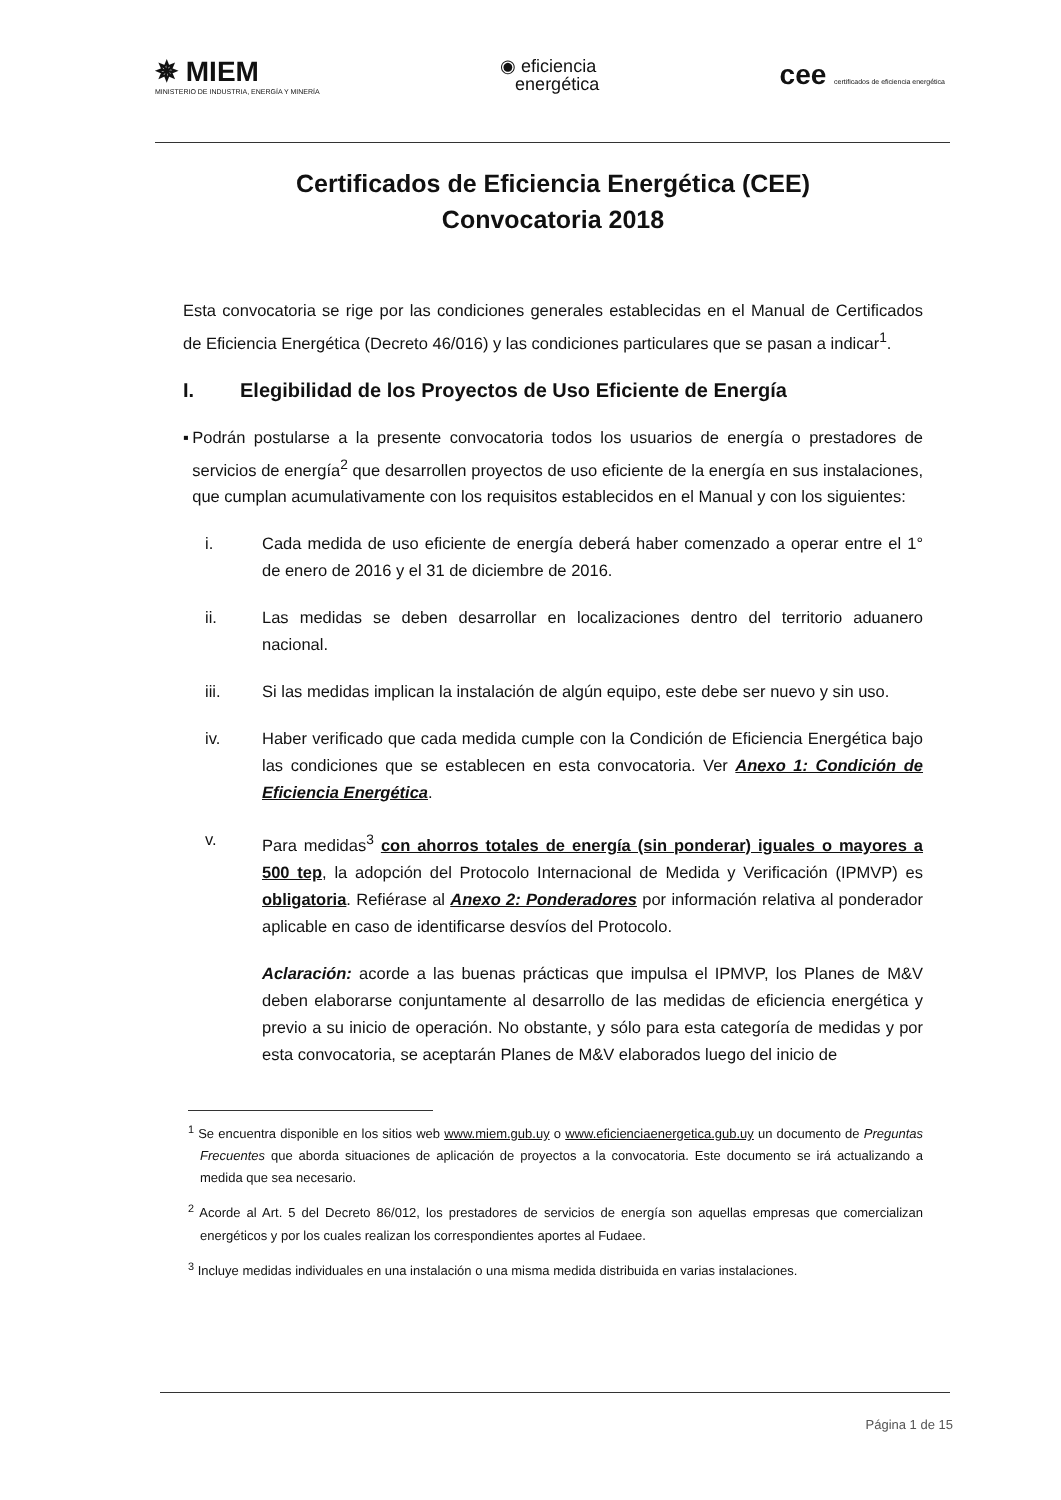✵ MIEM
MINISTERIO DE INDUSTRIA, ENERGÍA Y MINERÍA
◉ eficiencia
energética
cee certificados de eficiencia energética
Certificados de Eficiencia Energética (CEE)
Convocatoria 2018
Esta convocatoria se rige por las condiciones generales establecidas en el Manual de Certificados de Eficiencia Energética (Decreto 46/016) y las condiciones particulares que se pasan a indicar<sup>1</sup>.
I. Elegibilidad de los Proyectos de Uso Eficiente de Energía
▪ Podrán postularse a la presente convocatoria todos los usuarios de energía o prestadores de servicios de energía<sup>2</sup> que desarrollen proyectos de uso eficiente de la energía en sus instalaciones, que cumplan acumulativamente con los requisitos establecidos en el Manual y con los siguientes:
i. Cada medida de uso eficiente de energía deberá haber comenzado a operar entre el 1° de enero de 2016 y el 31 de diciembre de 2016.
ii. Las medidas se deben desarrollar en localizaciones dentro del territorio aduanero nacional.
iii. Si las medidas implican la instalación de algún equipo, este debe ser nuevo y sin uso.
iv. Haber verificado que cada medida cumple con la Condición de Eficiencia Energética bajo las condiciones que se establecen en esta convocatoria. Ver Anexo 1: Condición de Eficiencia Energética.
v. Para medidas<sup>3</sup> con ahorros totales de energía (sin ponderar) iguales o mayores a 500 tep, la adopción del Protocolo Internacional de Medida y Verificación (IPMVP) es obligatoria. Refiérase al Anexo 2: Ponderadores por información relativa al ponderador aplicable en caso de identificarse desvíos del Protocolo.
Aclaración: acorde a las buenas prácticas que impulsa el IPMVP, los Planes de M&V deben elaborarse conjuntamente al desarrollo de las medidas de eficiencia energética y previo a su inicio de operación. No obstante, y sólo para esta categoría de medidas y por esta convocatoria, se aceptarán Planes de M&V elaborados luego del inicio de
<sup>1</sup> Se encuentra disponible en los sitios web www.miem.gub.uy o www.eficienciaenergetica.gub.uy un documento de Preguntas Frecuentes que aborda situaciones de aplicación de proyectos a la convocatoria. Este documento se irá actualizando a medida que sea necesario.
<sup>2</sup> Acorde al Art. 5 del Decreto 86/012, los prestadores de servicios de energía son aquellas empresas que comercializan energéticos y por los cuales realizan los correspondientes aportes al Fudaee.
<sup>3</sup> Incluye medidas individuales en una instalación o una misma medida distribuida en varias instalaciones.
Página 1 de 15